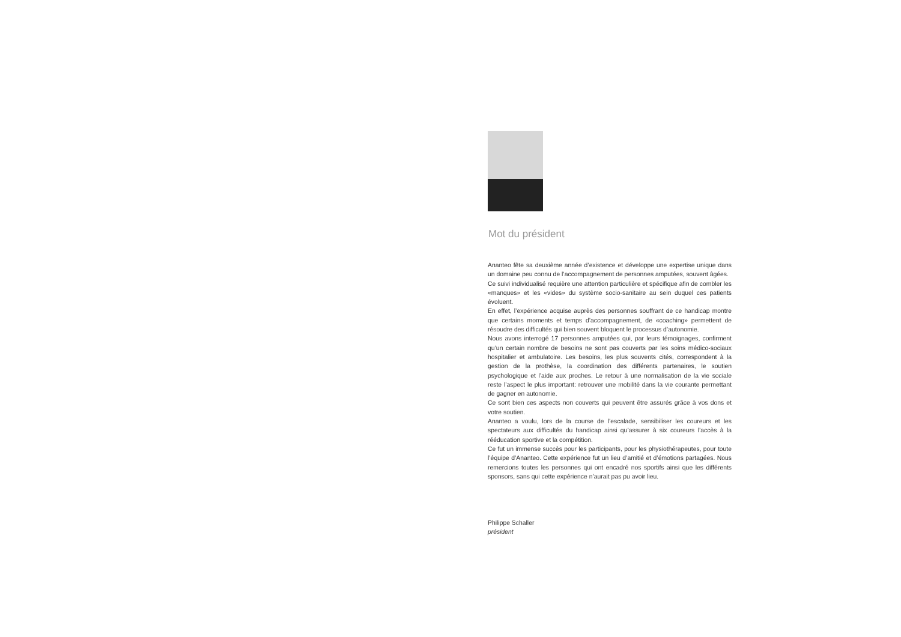Mot du président
Ananteo fête sa deuxième année d’existence et développe une expertise unique dans un domaine peu connu de l’accompagnement de personnes amputées, souvent âgées.
Ce suivi individualisé requière une attention particulière et spécifique afin de combler les «manques» et les «vides» du système socio-sanitaire au sein duquel ces patients évoluent.
En effet, l’expérience acquise auprès des personnes souffrant de ce handicap montre que certains moments et temps d’accompagnement, de «coaching» permettent de résoudre des difficultés qui bien souvent bloquent le processus d’autonomie.
Nous avons interrogé 17 personnes amputées qui, par leurs témoignages, confirment qu’un certain nombre de besoins ne sont pas couverts par les soins médico-sociaux hospitalier et ambulatoire. Les besoins, les plus souvents cités, correspondent à la gestion de la prothèse, la coordination des différents partenaires, le soutien psychologique et l’aide aux proches. Le retour à une normalisation de la vie sociale reste l’aspect le plus important: retrouver une mobilité dans la vie courante permettant de gagner en autonomie.
Ce sont bien ces aspects non couverts qui peuvent être assurés grâce à vos dons et votre soutien.
Ananteo a voulu, lors de la course de l’escalade, sensibiliser les coureurs et les spectateurs aux difficultés du handicap ainsi qu’assurer à six coureurs l’accès à la rééducation sportive et la compétition.
Ce fut un immense succès pour les participants, pour les physiothérapeutes, pour toute l’équipe d’Ananteo. Cette expérience fut un lieu d’amitié et d’émotions partagées. Nous remercions toutes les personnes qui ont encadré nos sportifs ainsi que les différents sponsors, sans qui cette expérience n’aurait pas pu avoir lieu.
Philippe Schaller
président